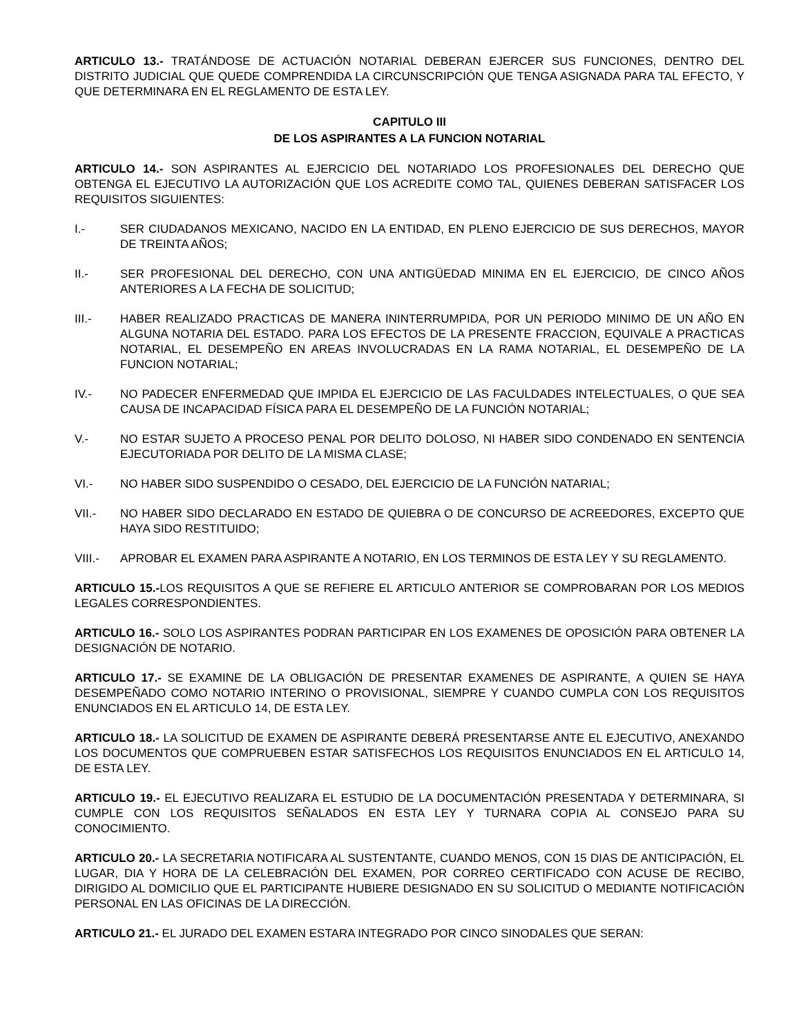ARTICULO 13.- TRATÁNDOSE DE ACTUACIÓN NOTARIAL DEBERAN EJERCER SUS FUNCIONES, DENTRO DEL DISTRITO JUDICIAL QUE QUEDE COMPRENDIDA LA CIRCUNSCRIPCIÓN QUE TENGA ASIGNADA PARA TAL EFECTO, Y QUE DETERMINARA EN EL REGLAMENTO DE ESTA LEY.
CAPITULO III
DE LOS ASPIRANTES A LA FUNCION NOTARIAL
ARTICULO 14.- SON ASPIRANTES AL EJERCICIO DEL NOTARIADO LOS PROFESIONALES DEL DERECHO QUE OBTENGA EL EJECUTIVO LA AUTORIZACIÓN QUE LOS ACREDITE COMO TAL, QUIENES DEBERAN SATISFACER LOS REQUISITOS SIGUIENTES:
I.- SER CIUDADANOS MEXICANO, NACIDO EN LA ENTIDAD, EN PLENO EJERCICIO DE SUS DERECHOS, MAYOR DE TREINTA AÑOS;
II.- SER PROFESIONAL DEL DERECHO, CON UNA ANTIGÜEDAD MINIMA EN EL EJERCICIO, DE CINCO AÑOS ANTERIORES A LA FECHA DE SOLICITUD;
III.- HABER REALIZADO PRACTICAS DE MANERA ININTERRUMPIDA, POR UN PERIODO MINIMO DE UN AÑO EN ALGUNA NOTARIA DEL ESTADO. PARA LOS EFECTOS DE LA PRESENTE FRACCION, EQUIVALE A PRACTICAS NOTARIAL, EL DESEMPEÑO EN AREAS INVOLUCRADAS EN LA RAMA NOTARIAL, EL DESEMPEÑO DE LA FUNCION NOTARIAL;
IV.- NO PADECER ENFERMEDAD QUE IMPIDA EL EJERCICIO DE LAS FACULDADES INTELECTUALES, O QUE SEA CAUSA DE INCAPACIDAD FÍSICA PARA EL DESEMPEÑO DE LA FUNCIÓN NOTARIAL;
V.- NO ESTAR SUJETO A PROCESO PENAL POR DELITO DOLOSO, NI HABER SIDO CONDENADO EN SENTENCIA EJECUTORIADA POR DELITO DE LA MISMA CLASE;
VI.- NO HABER SIDO SUSPENDIDO O CESADO, DEL EJERCICIO DE LA FUNCIÓN NATARIAL;
VII.- NO HABER SIDO DECLARADO EN ESTADO DE QUIEBRA O DE CONCURSO DE ACREEDORES, EXCEPTO QUE HAYA SIDO RESTITUIDO;
VIII.- APROBAR EL EXAMEN PARA ASPIRANTE A NOTARIO, EN LOS TERMINOS DE ESTA LEY Y SU REGLAMENTO.
ARTICULO 15.-LOS REQUISITOS A QUE SE REFIERE EL ARTICULO ANTERIOR SE COMPROBARAN POR LOS MEDIOS LEGALES CORRESPONDIENTES.
ARTICULO 16.- SOLO LOS ASPIRANTES PODRAN PARTICIPAR EN LOS EXAMENES DE OPOSICIÓN PARA OBTENER LA DESIGNACIÓN DE NOTARIO.
ARTICULO 17.- SE EXAMINE DE LA OBLIGACIÓN DE PRESENTAR EXAMENES DE ASPIRANTE, A QUIEN SE HAYA DESEMPEÑADO COMO NOTARIO INTERINO O PROVISIONAL, SIEMPRE Y CUANDO CUMPLA CON LOS REQUISITOS ENUNCIADOS EN EL ARTICULO 14, DE ESTA LEY.
ARTICULO 18.- LA SOLICITUD DE EXAMEN DE ASPIRANTE DEBERÁ PRESENTARSE ANTE EL EJECUTIVO, ANEXANDO LOS DOCUMENTOS QUE COMPRUEBEN ESTAR SATISFECHOS LOS REQUISITOS ENUNCIADOS EN EL ARTICULO 14, DE ESTA LEY.
ARTICULO 19.- EL EJECUTIVO REALIZARA EL ESTUDIO DE LA DOCUMENTACIÓN PRESENTADA Y DETERMINARA, SI CUMPLE CON LOS REQUISITOS SEÑALADOS EN ESTA LEY Y TURNARA COPIA AL CONSEJO PARA SU CONOCIMIENTO.
ARTICULO 20.- LA SECRETARIA NOTIFICARA AL SUSTENTANTE, CUANDO MENOS, CON 15 DIAS DE ANTICIPACIÓN, EL LUGAR, DIA Y HORA DE LA CELEBRACIÓN DEL EXAMEN, POR CORREO CERTIFICADO CON ACUSE DE RECIBO, DIRIGIDO AL DOMICILIO QUE EL PARTICIPANTE HUBIERE DESIGNADO EN SU SOLICITUD O MEDIANTE NOTIFICACIÓN PERSONAL EN LAS OFICINAS DE LA DIRECCIÓN.
ARTICULO 21.- EL JURADO DEL EXAMEN ESTARA INTEGRADO POR CINCO SINODALES QUE SERAN: